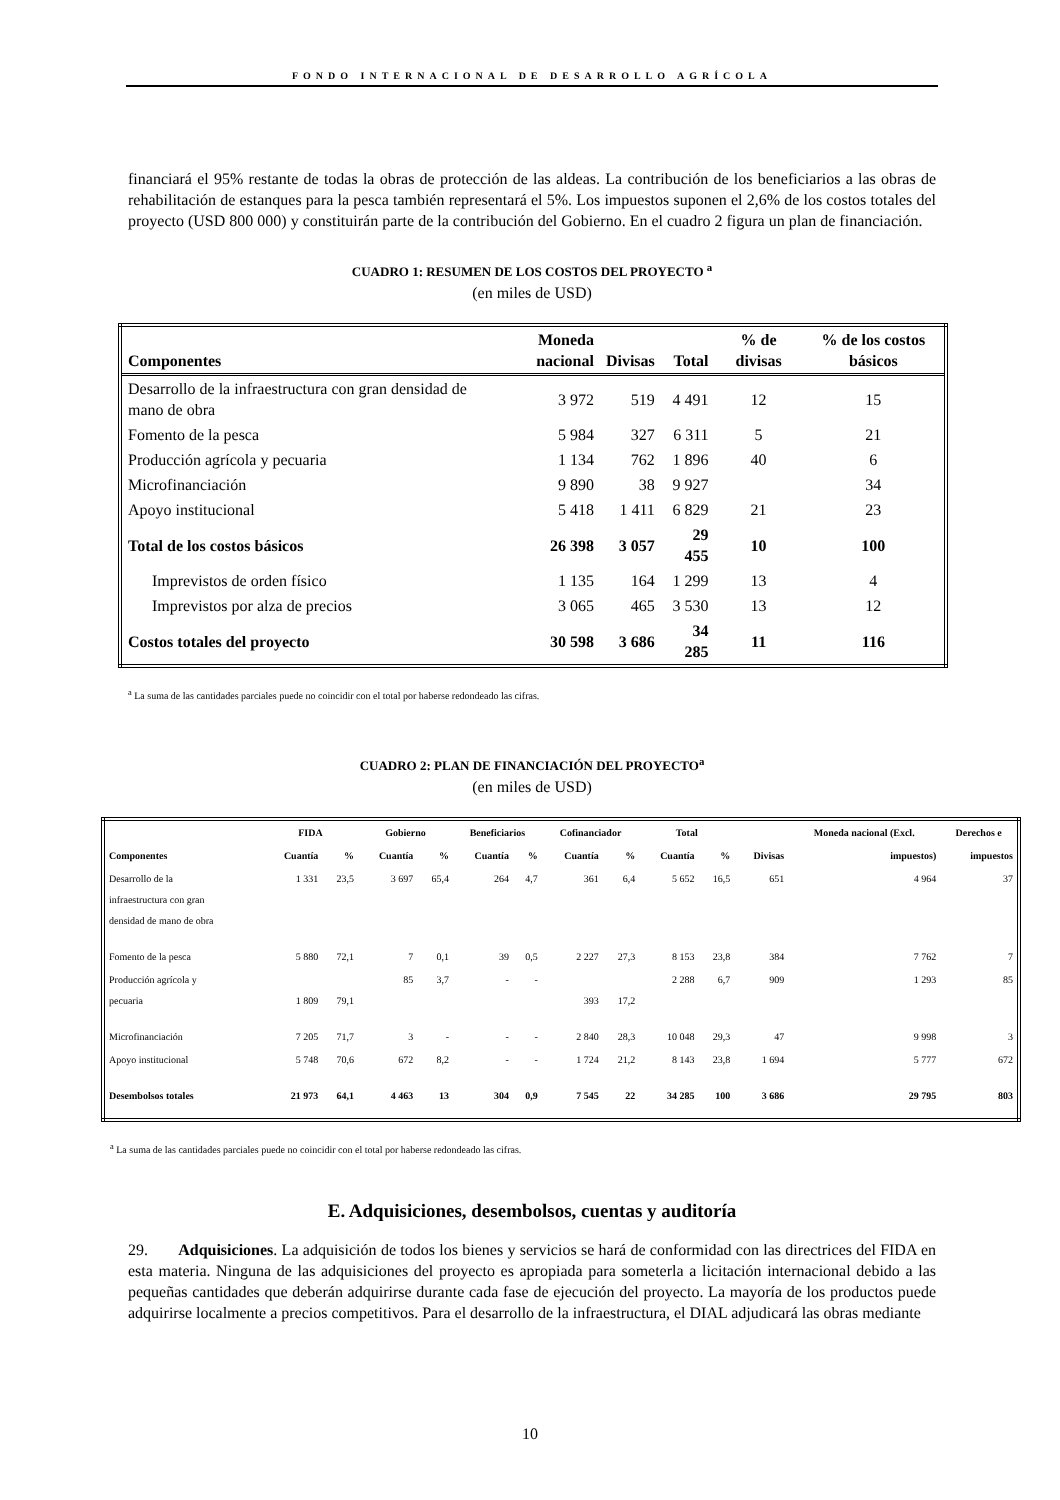FONDO INTERNACIONAL DE DESARROLLO AGRÍCOLA
financiará el 95% restante de todas la obras de protección de las aldeas. La contribución de los beneficiarios a las obras de rehabilitación de estanques para la pesca también representará el 5%. Los impuestos suponen el 2,6% de los costos totales del proyecto (USD 800 000) y constituirán parte de la contribución del Gobierno. En el cuadro 2 figura un plan de financiación.
CUADRO 1: RESUMEN DE LOS COSTOS DEL PROYECTO <sup>a</sup>
(en miles de USD)
| Componentes | Moneda nacional | Divisas | Total | % de divisas | % de los costos básicos |
| --- | --- | --- | --- | --- | --- |
| Desarrollo de la infraestructura con gran densidad de mano de obra | 3 972 | 519 | 4 491 | 12 | 15 |
| Fomento de la pesca | 5 984 | 327 | 6 311 | 5 | 21 |
| Producción agrícola y pecuaria | 1 134 | 762 | 1 896 | 40 | 6 |
| Microfinanciación | 9 890 | 38 | 9 927 | | 34 |
| Apoyo institucional | 5 418 | 1 411 | 6 829 | 21 | 23 |
| Total de los costos básicos | 26 398 | 3 057 | 29 455 | 10 | 100 |
| Imprevistos de orden físico | 1 135 | 164 | 1 299 | 13 | 4 |
| Imprevistos por alza de precios | 3 065 | 465 | 3 530 | 13 | 12 |
| Costos totales del proyecto | 30 598 | 3 686 | 34 285 | 11 | 116 |
<sup>a</sup> La suma de las cantidades parciales puede no coincidir con el total por haberse redondeado las cifras.
CUADRO 2: PLAN DE FINANCIACIÓN DEL PROYECTO<sup>a</sup>
(en miles de USD)
| | FIDA | | Gobierno | | Beneficiarios | | Cofinanciador | | Total | | | Moneda nacional (Excl. | Derechos e |
| --- | --- | --- | --- | --- | --- | --- | --- | --- | --- | --- | --- | --- | --- |
| Componentes | Cuantía | % | Cuantía | % | Cuantía | % | Cuantía | % | Cuantía | % | Divisas | impuestos) | impuestos |
| Desarrollo de la infraestructura con gran densidad de mano de obra | 1 331 | 23,5 | 3 697 | 65,4 | 264 | 4,7 | 361 | 6,4 | 5 652 | 16,5 | 651 | 4 964 | 37 |
| Fomento de la pesca | 5 880 | 72,1 | 7 | 0,1 | 39 | 0,5 | 2 227 | 27,3 | 8 153 | 23,8 | 384 | 7 762 | 7 |
| Producción agrícola y pecuaria | 1 809 | 79,1 | 85 | 3,7 | - | - | 393 | 17,2 | 2 288 | 6,7 | 909 | 1 293 | 85 |
| Microfinanciación | 7 205 | 71,7 | 3 | - | - | - | 2 840 | 28,3 | 10 048 | 29,3 | 47 | 9 998 | 3 |
| Apoyo institucional | 5 748 | 70,6 | 672 | 8,2 | - | - | 1 724 | 21,2 | 8 143 | 23,8 | 1 694 | 5 777 | 672 |
| Desembolsos totales | 21 973 | 64,1 | 4 463 | 13 | 304 | 0,9 | 7 545 | 22 | 34 285 | 100 | 3 686 | 29 795 | 803 |
<sup>a</sup> La suma de las cantidades parciales puede no coincidir con el total por haberse redondeado las cifras.
E. Adquisiciones, desembolsos, cuentas y auditoría
29. Adquisiciones. La adquisición de todos los bienes y servicios se hará de conformidad con las directrices del FIDA en esta materia. Ninguna de las adquisiciones del proyecto es apropiada para someterla a licitación internacional debido a las pequeñas cantidades que deberán adquirirse durante cada fase de ejecución del proyecto. La mayoría de los productos puede adquirirse localmente a precios competitivos. Para el desarrollo de la infraestructura, el DIAL adjudicará las obras mediante
10